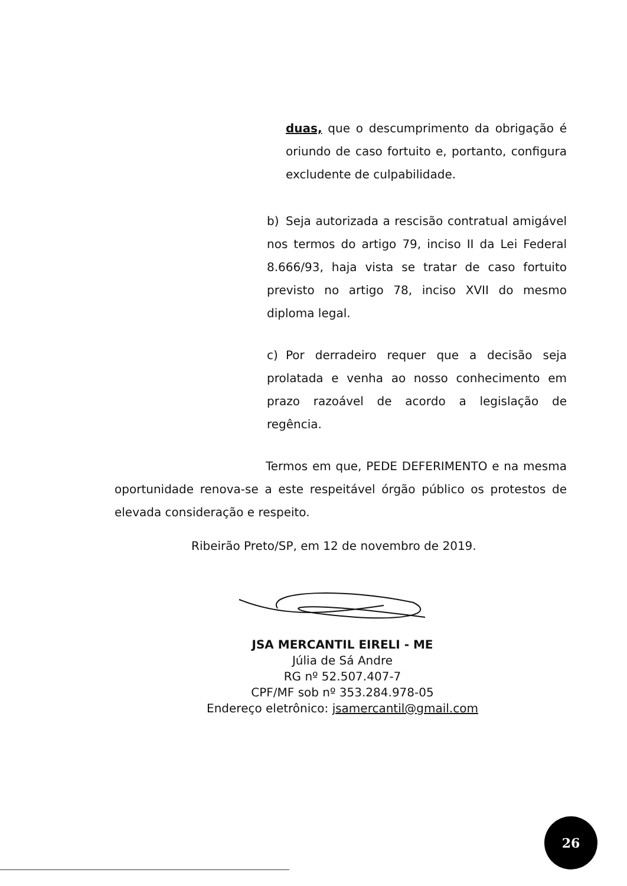duas, que o descumprimento da obrigação é oriundo de caso fortuito e, portanto, configura excludente de culpabilidade.
b) Seja autorizada a rescisão contratual amigável nos termos do artigo 79, inciso II da Lei Federal 8.666/93, haja vista se tratar de caso fortuito previsto no artigo 78, inciso XVII do mesmo diploma legal.
c) Por derradeiro requer que a decisão seja prolatada e venha ao nosso conhecimento em prazo razoável de acordo a legislação de regência.
Termos em que, PEDE DEFERIMENTO e na mesma oportunidade renova-se a este respeitável órgão público os protestos de elevada consideração e respeito.
Ribeirão Preto/SP, em 12 de novembro de 2019.
JSA MERCANTIL EIRELI - ME
Júlia de Sá Andre
RG nº 52.507.407-7
CPF/MF sob nº 353.284.978-05
Endereço eletrônico: jsamercantil@gmail.com
26